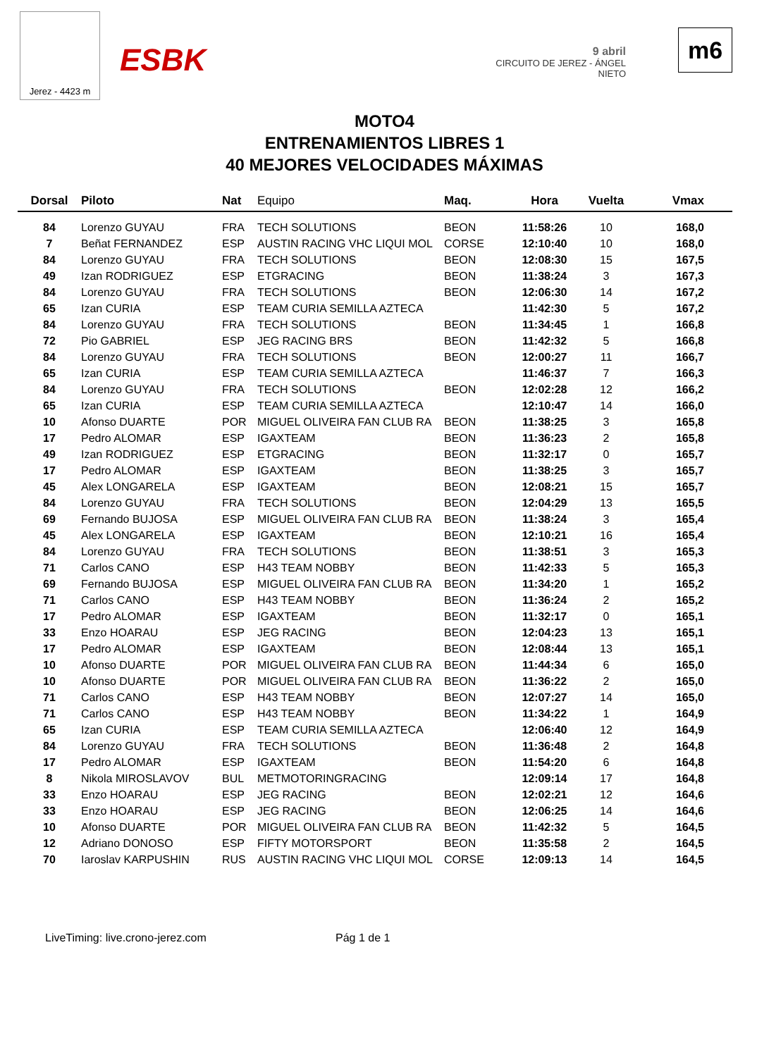Jerez - 4423 m
ESBK
9 abril
CIRCUITO DE JEREZ - ÁNGEL NIETO
m6
MOTO4
ENTRENAMIENTOS LIBRES 1
40 MEJORES VELOCIDADES MÁXIMAS
| Dorsal | Piloto | Nat | Equipo | Maq. | Hora | Vuelta | Vmax |
| --- | --- | --- | --- | --- | --- | --- | --- |
| 84 | Lorenzo GUYAU | FRA | TECH SOLUTIONS | BEON | 11:58:26 | 10 | 168,0 |
| 7 | Beñat FERNANDEZ | ESP | AUSTIN RACING VHC LIQUI MOL | CORSE | 12:10:40 | 10 | 168,0 |
| 84 | Lorenzo GUYAU | FRA | TECH SOLUTIONS | BEON | 12:08:30 | 15 | 167,5 |
| 49 | Izan RODRIGUEZ | ESP | ETGRACING | BEON | 11:38:24 | 3 | 167,3 |
| 84 | Lorenzo GUYAU | FRA | TECH SOLUTIONS | BEON | 12:06:30 | 14 | 167,2 |
| 65 | Izan CURIA | ESP | TEAM CURIA SEMILLA AZTECA | | 11:42:30 | 5 | 167,2 |
| 84 | Lorenzo GUYAU | FRA | TECH SOLUTIONS | BEON | 11:34:45 | 1 | 166,8 |
| 72 | Pio GABRIEL | ESP | JEG RACING BRS | BEON | 11:42:32 | 5 | 166,8 |
| 84 | Lorenzo GUYAU | FRA | TECH SOLUTIONS | BEON | 12:00:27 | 11 | 166,7 |
| 65 | Izan CURIA | ESP | TEAM CURIA SEMILLA AZTECA | | 11:46:37 | 7 | 166,3 |
| 84 | Lorenzo GUYAU | FRA | TECH SOLUTIONS | BEON | 12:02:28 | 12 | 166,2 |
| 65 | Izan CURIA | ESP | TEAM CURIA SEMILLA AZTECA | | 12:10:47 | 14 | 166,0 |
| 10 | Afonso DUARTE | POR | MIGUEL OLIVEIRA FAN CLUB RA | BEON | 11:38:25 | 3 | 165,8 |
| 17 | Pedro ALOMAR | ESP | IGAXTEAM | BEON | 11:36:23 | 2 | 165,8 |
| 49 | Izan RODRIGUEZ | ESP | ETGRACING | BEON | 11:32:17 | 0 | 165,7 |
| 17 | Pedro ALOMAR | ESP | IGAXTEAM | BEON | 11:38:25 | 3 | 165,7 |
| 45 | Alex LONGARELA | ESP | IGAXTEAM | BEON | 12:08:21 | 15 | 165,7 |
| 84 | Lorenzo GUYAU | FRA | TECH SOLUTIONS | BEON | 12:04:29 | 13 | 165,5 |
| 69 | Fernando BUJOSA | ESP | MIGUEL OLIVEIRA FAN CLUB RA | BEON | 11:38:24 | 3 | 165,4 |
| 45 | Alex LONGARELA | ESP | IGAXTEAM | BEON | 12:10:21 | 16 | 165,4 |
| 84 | Lorenzo GUYAU | FRA | TECH SOLUTIONS | BEON | 11:38:51 | 3 | 165,3 |
| 71 | Carlos CANO | ESP | H43 TEAM NOBBY | BEON | 11:42:33 | 5 | 165,3 |
| 69 | Fernando BUJOSA | ESP | MIGUEL OLIVEIRA FAN CLUB RA | BEON | 11:34:20 | 1 | 165,2 |
| 71 | Carlos CANO | ESP | H43 TEAM NOBBY | BEON | 11:36:24 | 2 | 165,2 |
| 17 | Pedro ALOMAR | ESP | IGAXTEAM | BEON | 11:32:17 | 0 | 165,1 |
| 33 | Enzo HOARAU | ESP | JEG RACING | BEON | 12:04:23 | 13 | 165,1 |
| 17 | Pedro ALOMAR | ESP | IGAXTEAM | BEON | 12:08:44 | 13 | 165,1 |
| 10 | Afonso DUARTE | POR | MIGUEL OLIVEIRA FAN CLUB RA | BEON | 11:44:34 | 6 | 165,0 |
| 10 | Afonso DUARTE | POR | MIGUEL OLIVEIRA FAN CLUB RA | BEON | 11:36:22 | 2 | 165,0 |
| 71 | Carlos CANO | ESP | H43 TEAM NOBBY | BEON | 12:07:27 | 14 | 165,0 |
| 71 | Carlos CANO | ESP | H43 TEAM NOBBY | BEON | 11:34:22 | 1 | 164,9 |
| 65 | Izan CURIA | ESP | TEAM CURIA SEMILLA AZTECA | | 12:06:40 | 12 | 164,9 |
| 84 | Lorenzo GUYAU | FRA | TECH SOLUTIONS | BEON | 11:36:48 | 2 | 164,8 |
| 17 | Pedro ALOMAR | ESP | IGAXTEAM | BEON | 11:54:20 | 6 | 164,8 |
| 8 | Nikola MIROSLAVOV | BUL | METMOTORINGRACING | | 12:09:14 | 17 | 164,8 |
| 33 | Enzo HOARAU | ESP | JEG RACING | BEON | 12:02:21 | 12 | 164,6 |
| 33 | Enzo HOARAU | ESP | JEG RACING | BEON | 12:06:25 | 14 | 164,6 |
| 10 | Afonso DUARTE | POR | MIGUEL OLIVEIRA FAN CLUB RA | BEON | 11:42:32 | 5 | 164,5 |
| 12 | Adriano DONOSO | ESP | FIFTY MOTORSPORT | BEON | 11:35:58 | 2 | 164,5 |
| 70 | Iaroslav KARPUSHIN | RUS | AUSTIN RACING VHC LIQUI MOL | CORSE | 12:09:13 | 14 | 164,5 |
LiveTiming: live.crono-jerez.com
Pág 1 de 1